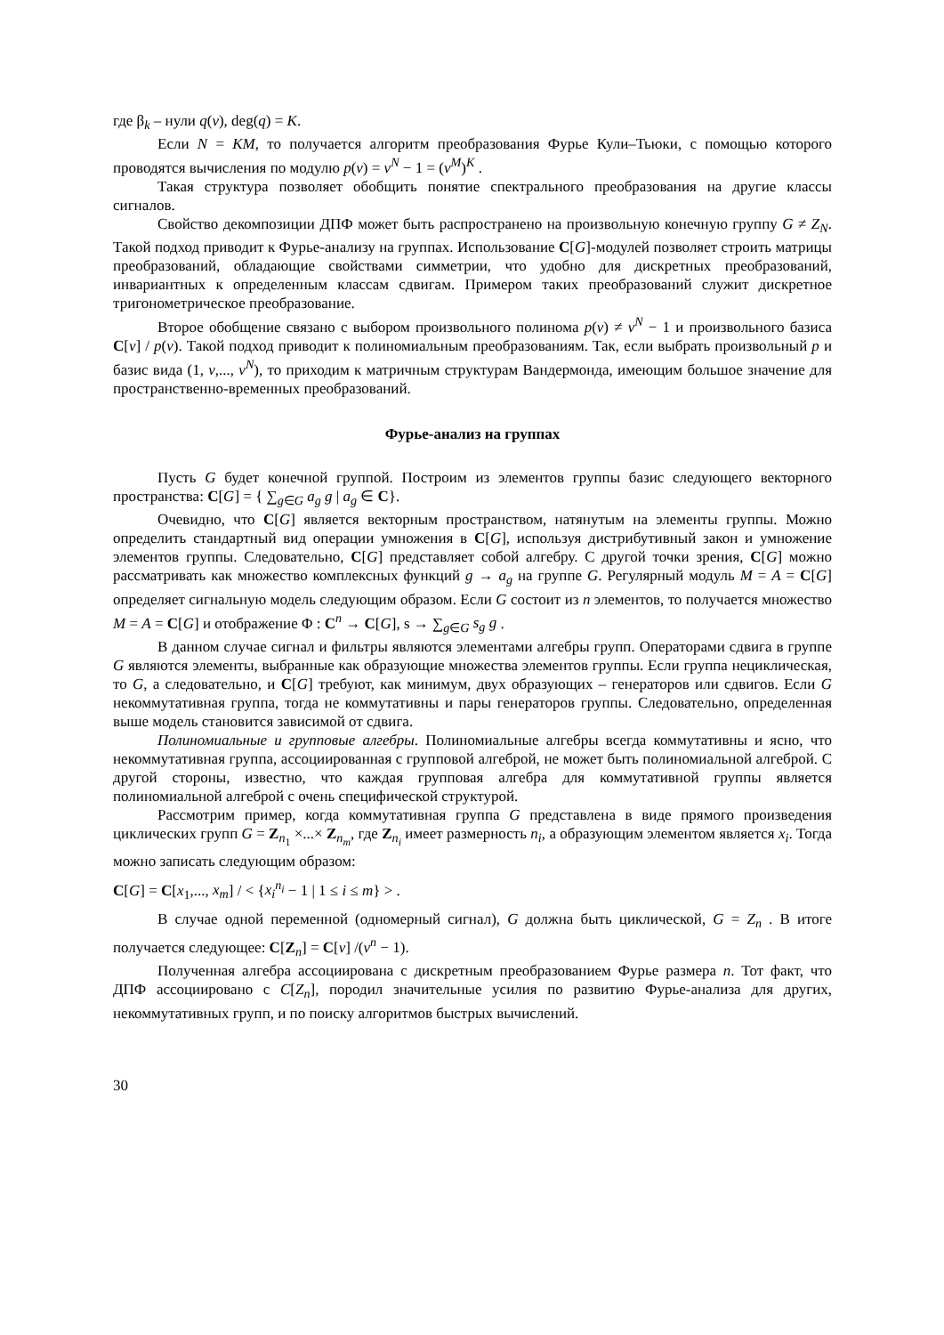где β<sub>k</sub> – нули q(v), deg(q) = K.
Если N = KM, то получается алгоритм преобразования Фурье Кули–Тьюки, с помощью которого проводятся вычисления по модулю p(v) = v<sup>N</sup> − 1 = (v<sup>M</sup>)<sup>K</sup> .
Такая структура позволяет обобщить понятие спектрального преобразования на другие классы сигналов.
Свойство декомпозиции ДПФ может быть распространено на произвольную конечную группу G ≠ Z<sub>N</sub>. Такой подход приводит к Фурье-анализу на группах. Использование C[G]-модулей позволяет строить матрицы преобразований, обладающие свойствами симметрии, что удобно для дискретных преобразований, инвариантных к определенным классам сдвигам. Примером таких преобразований служит дискретное тригонометрическое преобразование.
Второе обобщение связано с выбором произвольного полинома p(v) ≠ v<sup>N</sup> − 1 и произвольного базиса C[v] / p(v). Такой подход приводит к полиномиальным преобразованиям. Так, если выбрать произвольный p и базис вида (1, v,..., v<sup>N</sup>), то приходим к матричным структурам Вандермонда, имеющим большое значение для пространственно-временных преобразований.
Фурье-анализ на группах
Пусть G будет конечной группой. Построим из элементов группы базис следующего векторного пространства: C[G] = { ∑<sub>g∈G</sub> a<sub>g</sub> g | a<sub>g</sub> ∈ C}.
Очевидно, что C[G] является векторным пространством, натянутым на элементы группы. Можно определить стандартный вид операции умножения в C[G], используя дистрибутивный закон и умножение элементов группы. Следовательно, C[G] представляет собой алгебру. С другой точки зрения, C[G] можно рассматривать как множество комплексных функций g → a<sub>g</sub> на группе G. Регулярный модуль M = A = C[G] определяет сигнальную модель следующим образом. Если G состоит из n элементов, то получается множество M = A = C[G] и отображение Φ : C<sup>n</sup> → C[G], s → ∑<sub>g∈G</sub> s<sub>g</sub> g .
В данном случае сигнал и фильтры являются элементами алгебры групп. Операторами сдвига в группе G являются элементы, выбранные как образующие множества элементов группы. Если группа нециклическая, то G, а следовательно, и C[G] требуют, как минимум, двух образующих – генераторов или сдвигов. Если G некоммутативная группа, тогда не коммутативны и пары генераторов группы. Следовательно, определенная выше модель становится зависимой от сдвига.
Полиномиальные и групповые алгебры. Полиномиальные алгебры всегда коммутативны и ясно, что некоммутативная группа, ассоциированная с групповой алгеброй, не может быть полиномиальной алгеброй. С другой стороны, известно, что каждая групповая алгебра для коммутативной группы является полиномиальной алгеброй с очень специфической структурой.
Рассмотрим пример, когда коммутативная группа G представлена в виде прямого произведения циклических групп G = Z<sub>n<sub>1</sub></sub> ×...× Z<sub>n<sub>m</sub></sub>, где Z<sub>n<sub>i</sub></sub> имеет размерность n<sub>i</sub>, а образующим элементом является x<sub>i</sub>. Тогда можно записать следующим образом:
C[G] = C[x<sub>1</sub>,..., x<sub>m</sub>] / < {x<sub>i</sub><sup>n<sub>i</sub></sup> − 1 | 1 ≤ i ≤ m} > .
В случае одной переменной (одномерный сигнал), G должна быть циклической, G = Z<sub>n</sub> . В итоге получается следующее: C[Z<sub>n</sub>] = C[v] /(v<sup>n</sup> − 1).
Полученная алгебра ассоциирована с дискретным преобразованием Фурье размера n. Тот факт, что ДПФ ассоциировано с C[Z<sub>n</sub>], породил значительные усилия по развитию Фурье-анализа для других, некоммутативных групп, и по поиску алгоритмов быстрых вычислений.
30